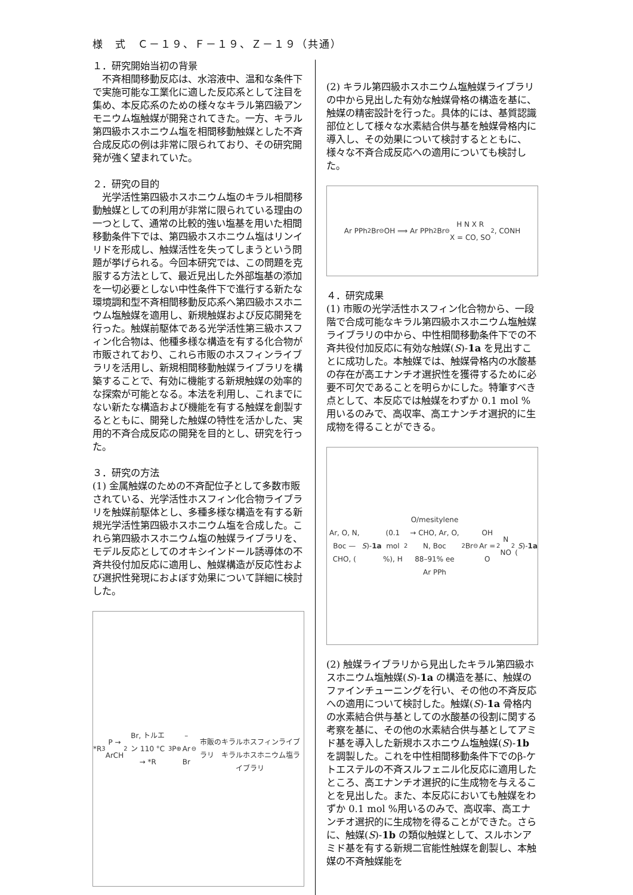様　式　Ｃ－１９、Ｆ－１９、Ｚ－１９（共通）
１．研究開始当初の背景
　不斉相間移動反応は、水溶液中、温和な条件下で実施可能な工業化に適した反応系として注目を集め、本反応系のための様々なキラル第四級アンモニウム塩触媒が開発されてきた。一方、キラル第四級ホスホニウム塩を相間移動触媒とした不斉合成反応の例は非常に限られており、その研究開発が強く望まれていた。
２．研究の目的
　光学活性第四級ホスホニウム塩のキラル相間移動触媒としての利用が非常に限られている理由の一つとして、通常の比較的強い塩基を用いた相間移動条件下では、第四級ホスホニウム塩はリンイリドを形成し、触媒活性を失ってしまうという問題が挙げられる。今回本研究では、この問題を克服する方法として、最近見出した外部塩基の添加を一切必要としない中性条件下で進行する新たな環境調和型不斉相間移動反応系へ第四級ホスホニウム塩触媒を適用し、新規触媒および反応開発を行った。触媒前駆体である光学活性第三級ホスフィン化合物は、他種多様な構造を有する化合物が市販されており、これら市販のホスフィンライブラリを活用し、新規相間移動触媒ライブラリを構築することで、有効に機能する新規触媒の効率的な探索が可能となる。本法を利用し、これまでにない新たな構造および機能を有する触媒を創製するとともに、開発した触媒の特性を活かした、実用的不斉合成反応の開発を目的とし、研究を行った。
３．研究の方法
(1) 金属触媒のための不斉配位子として多数市販されている、光学活性ホスフィン化合物ライブラリを触媒前駆体とし、多種多様な構造を有する新規光学活性第四級ホスホニウム塩を合成した。これら第四級ホスホニウム塩の触媒ライブラリを、モデル反応としてのオキシインドール誘導体の不斉共役付加反応に適用し、触媒構造が反応性および選択性発現におよぼす効果について詳細に検討した。
*R<sub>3</sub>P → ArCH<sub>2</sub>Br, トルエン 110 °C → *R<sub>3</sub>P<sup>⊕</sup>–Ar Br<sup>⊖</sup>
市販のキラルホスフィンライブラリ　キラルホスホニウム塩ライブラリ
(2) キラル第四級ホスホニウム塩触媒ライブラリの中から見出した有効な触媒骨格の構造を基に、触媒の精密設計を行った。具体的には、基質認識部位として様々な水素結合供与基を触媒骨格内に導入し、その効果について検討するとともに、様々な不斉合成反応への適用についても検討した。
Ar PPh<sub>2</sub> Br<sup>⊖</sup> OH ⟹ Ar PPh<sub>2</sub> Br<sup>⊖</sup> H N X R
X = CO, SO<sub>2</sub>, CONH
４．研究成果
(1) 市販の光学活性ホスフィン化合物から、一段階で合成可能なキラル第四級ホスホニウム塩触媒ライブラリの中から、中性相間移動条件下での不斉共役付加反応に有効な触媒(S)-1a を見出すことに成功した。本触媒では、触媒骨格内の水酸基の存在が高エナンチオ選択性を獲得するために必要不可欠であることを明らかにした。特筆すべき点として、本反応では触媒をわずか 0.1 mol %用いるのみで、高収率、高エナンチオ選択的に生成物を得ることができる。
Ar, O, N, Boc — CHO, (S)- 1a (0.1 mol %), H<sub>2</sub>O/mesitylene → CHO, Ar, O, N, Boc
88–91% ee
Ar PPh<sub>2</sub> Br<sup>⊖</sup> OH　Ar = O<sub>2</sub>N NO<sub>2</sub>
(S)- 1a
(2) 触媒ライブラリから見出したキラル第四級ホスホニウム塩触媒(S)-1a の構造を基に、触媒のファインチューニングを行い、その他の不斉反応への適用について検討した。触媒(S)-1a 骨格内の水素結合供与基としての水酸基の役割に関する考察を基に、その他の水素結合供与基としてアミド基を導入した新規ホスホニウム塩触媒(S)-1b を調製した。これを中性相間移動条件下でのβ-ケトエステルの不斉スルフェニル化反応に適用したところ、高エナンチオ選択的に生成物を与えることを見出した。また、本反応においても触媒をわずか 0.1 mol %用いるのみで、高収率、高エナンチオ選択的に生成物を得ることができた。さらに、触媒(S)-1b の類似触媒として、スルホンアミド基を有する新規二官能性触媒を創製し、本触媒の不斉触媒能を